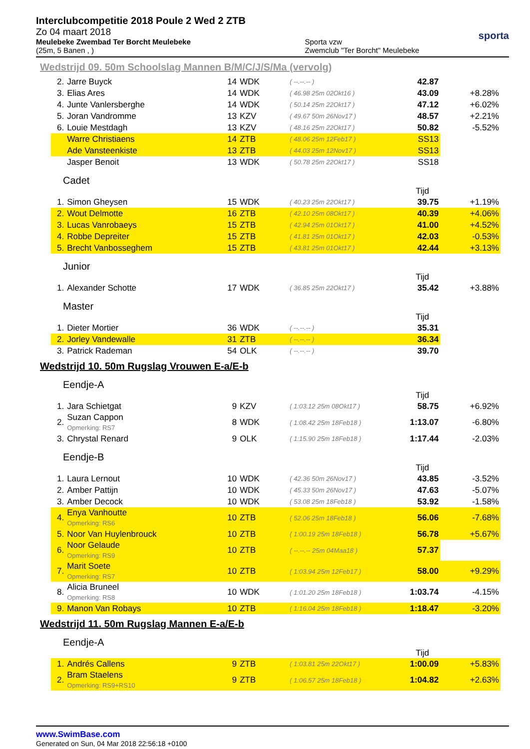Interclubcompetitie 2018 Poule 2 Wed 2 ZTB
Zo 04 maart 2018
Meulebeke Zwembad Ter Borcht Meulebeke
(25m, 5 Banen , )
Sporta vzw
Zwemclub "Ter Borcht" Meulebeke
sporta
Wedstrijd 09. 50m Schoolslag Mannen B/M/C/J/S/Ma (vervolg)
| 2. | Jarre Buyck | 14 | WDK | ( --.--.-- ) | 42.87 | |
| 3. | Elias Ares | 14 | WDK | ( 46.98 25m 02Okt16 ) | 43.09 | +8.28% |
| 4. | Junte Vanlersberghe | 14 | WDK | ( 50.14 25m 22Okt17 ) | 47.12 | +6.02% |
| 5. | Joran Vandromme | 13 | KZV | ( 49.67 50m 26Nov17 ) | 48.57 | +2.21% |
| 6. | Louie Mestdagh | 13 | KZV | ( 48.16 25m 22Okt17 ) | 50.82 | -5.52% |
| | Warre Christiaens | 14 | ZTB | ( 48.06 25m 12Feb17 ) | SS13 | |
| | Ade Vansteenkiste | 13 | ZTB | ( 44.03 25m 12Nov17 ) | SS13 | |
| | Jasper Benoit | 13 | WDK | ( 50.78 25m 22Okt17 ) | SS18 | |
Cadet
Tijd
| 1. | Simon Gheysen | 15 | WDK | ( 40.23 25m 22Okt17 ) | 39.75 | +1.19% |
| 2. | Wout Delmotte | 16 | ZTB | ( 42.10 25m 08Okt17 ) | 40.39 | +4.06% |
| 3. | Lucas Vanrobaeys | 15 | ZTB | ( 42.94 25m 01Okt17 ) | 41.00 | +4.52% |
| 4. | Robbe Depreiter | 15 | ZTB | ( 41.81 25m 01Okt17 ) | 42.03 | -0.53% |
| 5. | Brecht Vanbosseghem | 15 | ZTB | ( 43.81 25m 01Okt17 ) | 42.44 | +3.13% |
Junior
Tijd
| 1. | Alexander Schotte | 17 | WDK | ( 36.85 25m 22Okt17 ) | 35.42 | +3.88% |
Master
Tijd
| 1. | Dieter Mortier | 36 | WDK | ( --.--.-- ) | 35.31 | |
| 2. | Jorley Vandewalle | 31 | ZTB | ( --.--.-- ) | 36.34 | |
| 3. | Patrick Rademan | 54 | OLK | ( --.--.-- ) | 39.70 | |
Wedstrijd 10. 50m Rugslag Vrouwen E-a/E-b
Eendje-A
Tijd
| 1. | Jara Schietgat | 9 | KZV | ( 1:03.12 25m 08Okt17 ) | 58.75 | +6.92% |
| 2. | Suzan Cappon Opmerking: RS7 | 8 | WDK | ( 1:08.42 25m 18Feb18 ) | 1:13.07 | -6.80% |
| 3. | Chrystal Renard | 9 | OLK | ( 1:15.90 25m 18Feb18 ) | 1:17.44 | -2.03% |
Eendje-B
Tijd
| 1. | Laura Lernout | 10 | WDK | ( 42.36 50m 26Nov17 ) | 43.85 | -3.52% |
| 2. | Amber Pattijn | 10 | WDK | ( 45.33 50m 26Nov17 ) | 47.63 | -5.07% |
| 3. | Amber Decock | 10 | WDK | ( 53.08 25m 18Feb18 ) | 53.92 | -1.58% |
| 4. | Enya Vanhoutte Opmerking: RS6 | 10 | ZTB | ( 52.06 25m 18Feb18 ) | 56.06 | -7.68% |
| 5. | Noor Van Huylenbrouck | 10 | ZTB | ( 1:00.19 25m 18Feb18 ) | 56.78 | +5.67% |
| 6. | Noor Gelaude Opmerking: RS9 | 10 | ZTB | ( --.--.-- 25m 04Maa18 ) | 57.37 | |
| 7. | Marit Soete Opmerking: RS7 | 10 | ZTB | ( 1:03.94 25m 12Feb17 ) | 58.00 | +9.29% |
| 8. | Alicia Bruneel Opmerking: RS8 | 10 | WDK | ( 1:01.20 25m 18Feb18 ) | 1:03.74 | -4.15% |
| 9. | Manon Van Robays | 10 | ZTB | ( 1:16.04 25m 18Feb18 ) | 1:18.47 | -3.20% |
Wedstrijd 11. 50m Rugslag Mannen E-a/E-b
Eendje-A
Tijd
| 1. | Andrés Callens | 9 | ZTB | ( 1:03.81 25m 22Okt17 ) | 1:00.09 | +5.83% |
| 2. | Bram Staelens Opmerking: RS9+RS10 | 9 | ZTB | ( 1:06.57 25m 18Feb18 ) | 1:04.82 | +2.63% |
www.SwimBase.com
Generated on Sun, 04 Mar 2018 22:56:18 +0100